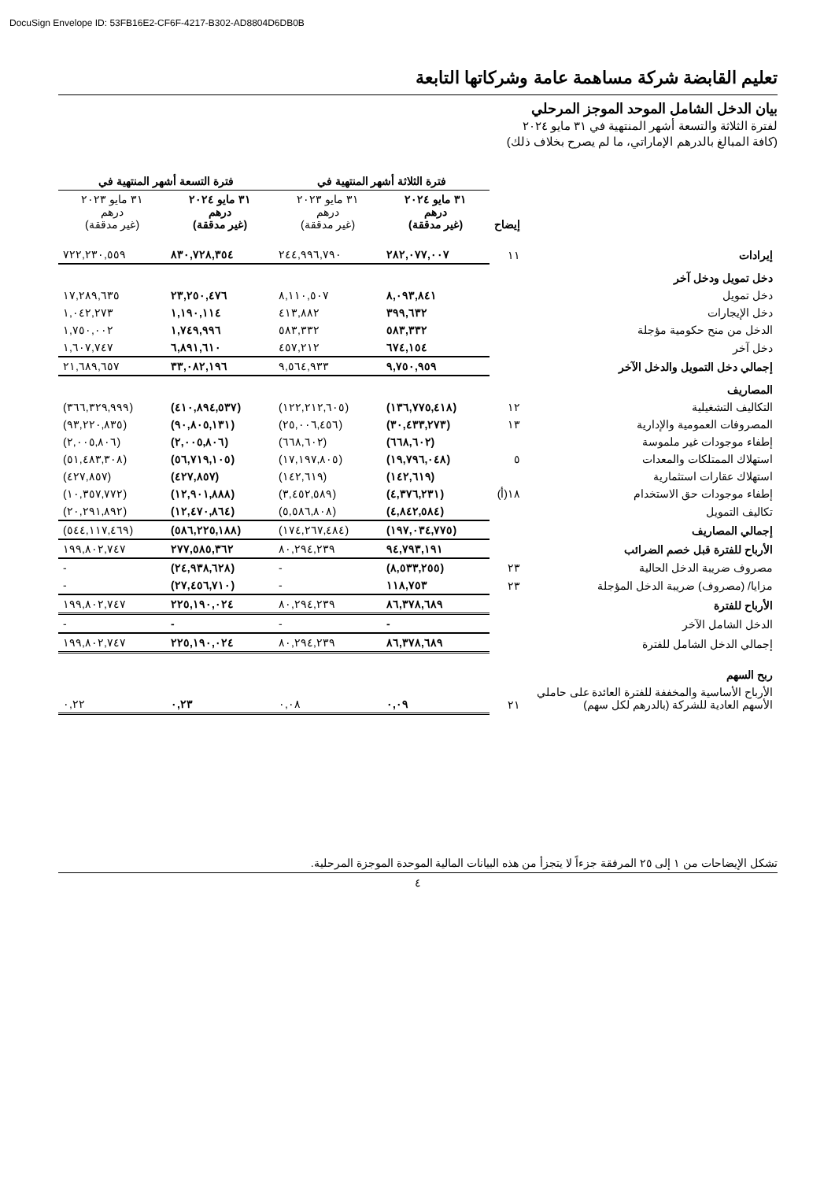DocuSign Envelope ID: 53FB16E2-CF6F-4217-B302-AD8804D6DB0B
تعليم القابضة شركة مساهمة عامة وشركاتها التابعة
بيان الدخل الشامل الموحد الموجز المرحلي
لفترة الثلاثة والتسعة أشهر المنتهية في ٣١ مايو ٢٠٢٤
(كافة المبالغ بالدرهم الإماراتي، ما لم يصرح بخلاف ذلك)
| | | فترة الثلاثة أشهر المنتهية في | | فترة التسعة أشهر المنتهية في | |
| --- | --- | --- | --- | --- | --- |
| | إيضاح | ٣١ مايو ٢٠٢٤ درهم (غير مدققة) | ٣١ مايو ٢٠٢٣ درهم (غير مدققة) | ٣١ مايو ٢٠٢٤ درهم (غير مدققة) | ٣١ مايو ٢٠٢٣ درهم (غير مدققة) |
| إيرادات | ١١ | ٢٨٢,٠٧٧,٠٠٧ | ٢٤٤,٩٩٦,٧٩٠ | ٨٣٠,٧٢٨,٣٥٤ | ٧٢٢,٢٣٠,٥٥٩ |
| دخل تمويل ودخل آخر | | | | | |
| دخل تمويل | | ٨,٠٩٣,٨٤١ | ٨,١١٠,٥٠٧ | ٢٣,٢٥٠,٤٧٦ | ١٧,٢٨٩,٦٣٥ |
| دخل الإيجارات | | ٣٩٩,٦٣٢ | ٤١٣,٨٨٢ | ١,١٩٠,١١٤ | ١,٠٤٢,٢٧٣ |
| الدخل من منح حكومية مؤجلة | | ٥٨٣,٣٣٢ | ٥٨٣,٣٣٢ | ١,٧٤٩,٩٩٦ | ١,٧٥٠,٠٠٢ |
| دخل آخر | | ٦٧٤,١٥٤ | ٤٥٧,٢١٢ | ٦,٨٩١,٦١٠ | ١,٦٠٧,٧٤٧ |
| إجمالي دخل التمويل والدخل الآخر | | ٩,٧٥٠,٩٥٩ | ٩,٥٦٤,٩٣٣ | ٣٣,٠٨٢,١٩٦ | ٢١,٦٨٩,٦٥٧ |
| المصاريف | | | | | |
| التكاليف التشغيلية | ١٢ | (١٣٦,٧٧٥,٤١٨) | (١٢٢,٢١٢,٦٠٥) | (٤١٠,٨٩٤,٥٣٧) | (٣٦٦,٣٢٩,٩٩٩) |
| المصروفات العمومية والإدارية | ١٣ | (٣٠,٤٣٣,٢٧٣) | (٢٥,٠٠٦,٤٥٦) | (٩٠,٨٠٥,١٣١) | (٩٣,٢٢٠,٨٣٥) |
| إطفاء موجودات غير ملموسة | | (٦٦٨,٦٠٢) | (٦٦٨,٦٠٢) | (٢,٠٠٥,٨٠٦) | (٢,٠٠٥,٨٠٦) |
| استهلاك الممتلكات والمعدات | ٥ | (١٩,٧٩٦,٠٤٨) | (١٧,١٩٧,٨٠٥) | (٥٦,٧١٩,١٠٥) | (٥١,٤٨٣,٣٠٨) |
| استهلاك عقارات استثمارية | | (١٤٢,٦١٩) | (١٤٢,٦١٩) | (٤٢٧,٨٥٧) | (٤٢٧,٨٥٧) |
| إطفاء موجودات حق الاستخدام | ١٨(أ) | (٤,٣٧٦,٢٣١) | (٣,٤٥٢,٥٨٩) | (١٢,٩٠١,٨٨٨) | (١٠,٣٥٧,٧٧٢) |
| تكاليف التمويل | | (٤,٨٤٢,٥٨٤) | (٥,٥٨٦,٨٠٨) | (١٢,٤٧٠,٨٦٤) | (٢٠,٢٩١,٨٩٢) |
| إجمالي المصاريف | | (١٩٧,٠٣٤,٧٧٥) | (١٧٤,٢٦٧,٤٨٤) | (٥٨٦,٢٢٥,١٨٨) | (٥٤٤,١١٧,٤٦٩) |
| الأرباح للفترة قبل خصم الضرائب | | ٩٤,٧٩٣,١٩١ | ٨٠,٢٩٤,٢٣٩ | ٢٧٧,٥٨٥,٣٦٢ | ١٩٩,٨٠٢,٧٤٧ |
| مصروف ضريبة الدخل الحالية | ٢٣ | (٨,٥٣٣,٢٥٥) | - | (٢٤,٩٣٨,٦٢٨) | - |
| مزايا/ (مصروف) ضريبة الدخل المؤجلة | ٢٣ | ١١٨,٧٥٣ | - | (٢٧,٤٥٦,٧١٠) | - |
| الأرباح للفترة | | ٨٦,٣٧٨,٦٨٩ | ٨٠,٢٩٤,٢٣٩ | ٢٢٥,١٩٠,٠٢٤ | ١٩٩,٨٠٢,٧٤٧ |
| الدخل الشامل الآخر | | - | - | - | - |
| إجمالي الدخل الشامل للفترة | | ٨٦,٣٧٨,٦٨٩ | ٨٠,٢٩٤,٢٣٩ | ٢٢٥,١٩٠,٠٢٤ | ١٩٩,٨٠٢,٧٤٧ |
| ربح السهم | | | | | |
| الأرباح الأساسية والمخففة للفترة العائدة على حاملي الأسهم العادية للشركة (بالدرهم لكل سهم) | ٢١ | ٠,٠٩ | ٠,٠٨ | ٠,٢٣ | ٠,٢٢ |
تشكل الإيضاحات من ١ إلى ٢٥ المرفقة جزءاً لا يتجزأ من هذه البيانات المالية الموحدة الموجزة المرحلية.
٤